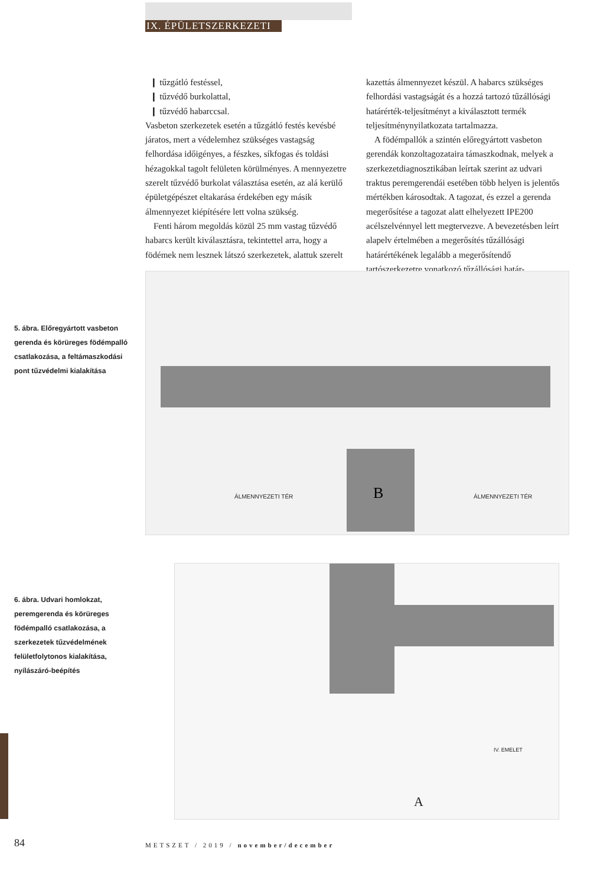IX. ÉPÜLETSZERKEZETI
❙ tűzgátló festéssel,
❙ tűzvédő burkolattal,
❙ tűzvédő habarccsal.
Vasbeton szerkezetek esetén a tűzgátló festés kevésbé járatos, mert a védelemhez szükséges vastagság felhordása időigényes, a fészkes, síkfogas és toldási hézagokkal tagolt felületen körülményes. A mennyezetre szerelt tűzvédő burkolat választása esetén, az alá kerülő épületgépészet eltakarása érdekében egy másik álmennyezet kiépítésére lett volna szükség.
Fenti három megoldás közül 25 mm vastag tűzvédő habarcs került kiválasztásra, tekintettel arra, hogy a födémek nem lesznek látszó szerkezetek, alattuk szerelt
kazettás álmennyezet készül. A habarcs szükséges felhordási vastagságát és a hozzá tartozó tűzállósági határérték-teljesítményt a kiválasztott termék teljesítménynyilatkozata tartalmazza.
A födémpallók a szintén előregyártott vasbeton gerendák konzoltagozataira támaszkodnak, melyek a szerkezetdiagnosztikában leírtak szerint az udvari traktus peremgerendái esetében több helyen is jelentős mértékben károsodtak. A tagozat, és ezzel a gerenda megerősítése a tagozat alatt elhelyezett IPE200 acélszelvénnyel lett megtervezve. A bevezetésben leírt alapelv értelmében a megerősítés tűzállósági határértékének legalább a megerősítendő tartószerkezetre vonatkozó tűzállósági határ-
5. ábra. Előregyártott vasbeton gerenda és körüreges födémpalló csatlakozása, a feltámaszkodási pont tűzvédelmi kialakítása
ÁLMENNYEZETI TÉR ÁLMENNYEZETI TÉR
B
6. ábra. Udvari homlokzat, peremgerenda és körüreges födémpalló csatlakozása, a szerkezetek tűzvédelmének felületfolytonos kialakítása, nyílászáró-beépítés
A
IV. EMELET
84
METSZET / 2019 / november/december